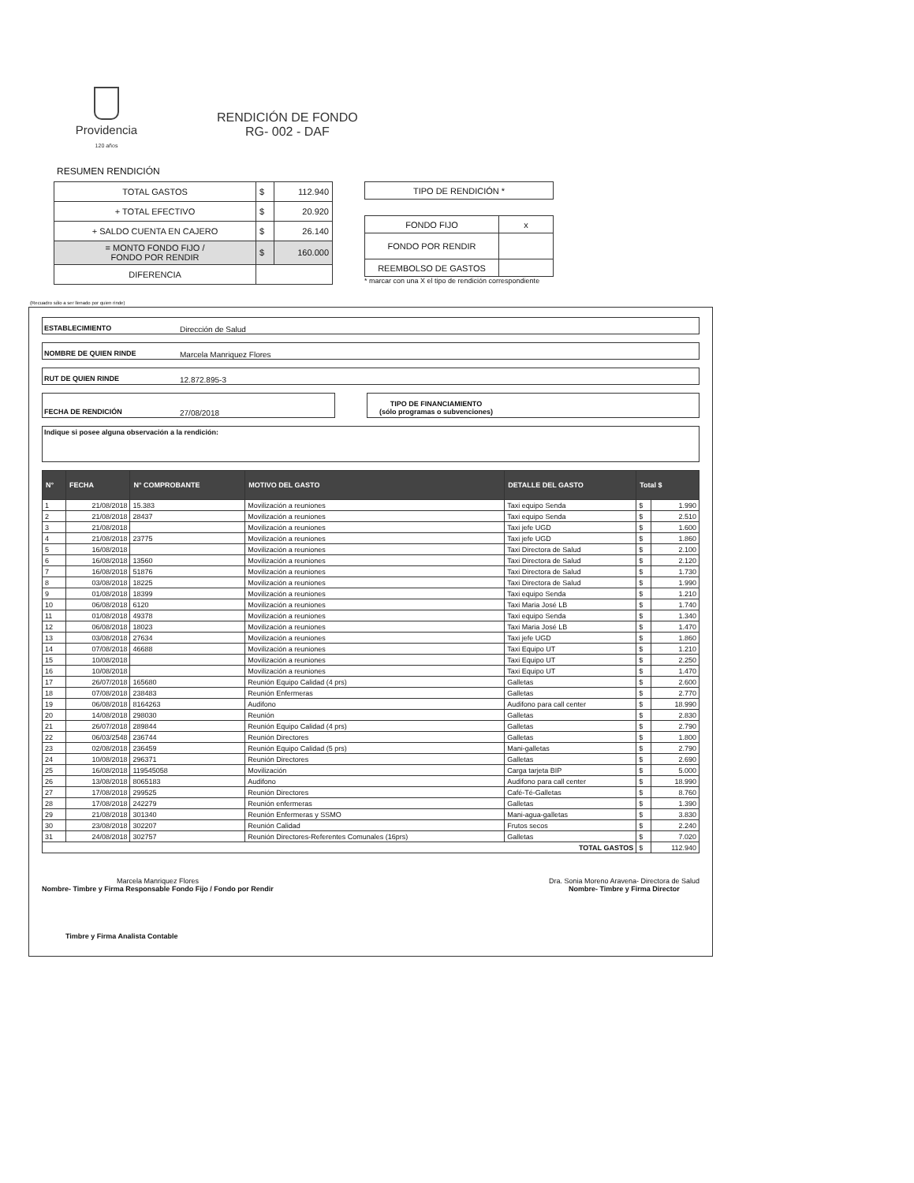Providencia
120 años
RENDICIÓN DE FONDO
RG- 002 - DAF
RESUMEN RENDICIÓN
| TOTAL GASTOS | $ | 112.940 |
| + TOTAL EFECTIVO | $ | 20.920 |
| + SALDO CUENTA EN CAJERO | $ | 26.140 |
| = MONTO FONDO FIJO / FONDO POR RENDIR | $ | 160.000 |
| DIFERENCIA | | |
| TIPO DE RENDICIÓN * |
| FONDO FIJO | x |
| FONDO POR RENDIR | |
| REEMBOLSO DE GASTOS | |
* marcar con una X el tipo de rendición correspondiente
(Recuadro sólo a ser llenado por quien rinde)
ESTABLECIMIENTO Dirección de Salud
NOMBRE DE QUIEN RINDE Marcela Manriquez Flores
RUT DE QUIEN RINDE 12.872.895-3
FECHA DE RENDICIÓN 27/08/2018 TIPO DE FINANCIAMIENTO
(sólo programas o subvenciones)
Indique si posee alguna observación a la rendición:
| N° | FECHA | N° COMPROBANTE | MOTIVO DEL GASTO | DETALLE DEL GASTO | Total $ | |
| --- | --- | --- | --- | --- | --- | --- |
| 1 | 21/08/2018 | 15.383 | Movilización a reuniones | Taxi equipo Senda | $ | 1.990 |
| 2 | 21/08/2018 | 28437 | Movilización a reuniones | Taxi equipo Senda | $ | 2.510 |
| 3 | 21/08/2018 | | Movilización a reuniones | Taxi jefe UGD | $ | 1.600 |
| 4 | 21/08/2018 | 23775 | Movilización a reuniones | Taxi jefe UGD | $ | 1.860 |
| 5 | 16/08/2018 | | Movilización a reuniones | Taxi Directora de Salud | $ | 2.100 |
| 6 | 16/08/2018 | 13560 | Movilización a reuniones | Taxi Directora de Salud | $ | 2.120 |
| 7 | 16/08/2018 | 51876 | Movilización a reuniones | Taxi Directora de Salud | $ | 1.730 |
| 8 | 03/08/2018 | 18225 | Movilización a reuniones | Taxi Directora de Salud | $ | 1.990 |
| 9 | 01/08/2018 | 18399 | Movilización a reuniones | Taxi equipo Senda | $ | 1.210 |
| 10 | 06/08/2018 | 6120 | Movilización a reuniones | Taxi Maria José LB | $ | 1.740 |
| 11 | 01/08/2018 | 49378 | Movilización a reuniones | Taxi equipo Senda | $ | 1.340 |
| 12 | 06/08/2018 | 18023 | Movilización a reuniones | Taxi Maria José LB | $ | 1.470 |
| 13 | 03/08/2018 | 27634 | Movilización a reuniones | Taxi jefe UGD | $ | 1.860 |
| 14 | 07/08/2018 | 46688 | Movilización a reuniones | Taxi Equipo UT | $ | 1.210 |
| 15 | 10/08/2018 | | Movilización a reuniones | Taxi Equipo UT | $ | 2.250 |
| 16 | 10/08/2018 | | Movilización a reuniones | Taxi Equipo UT | $ | 1.470 |
| 17 | 26/07/2018 | 165680 | Reunión Equipo Calidad (4 prs) | Galletas | $ | 2.600 |
| 18 | 07/08/2018 | 238483 | Reunión Enfermeras | Galletas | $ | 2.770 |
| 19 | 06/08/2018 | 8164263 | Audifono | Audifono para call center | $ | 18.990 |
| 20 | 14/08/2018 | 298030 | Reunión | Galletas | $ | 2.830 |
| 21 | 26/07/2018 | 289844 | Reunión Equipo Calidad (4 prs) | Galletas | $ | 2.790 |
| 22 | 06/03/2548 | 236744 | Reunión Directores | Galletas | $ | 1.800 |
| 23 | 02/08/2018 | 236459 | Reunión Equipo Calidad (5 prs) | Mani-galletas | $ | 2.790 |
| 24 | 10/08/2018 | 296371 | Reunión Directores | Galletas | $ | 2.690 |
| 25 | 16/08/2018 | 119545058 | Movilización | Carga tarjeta BIP | $ | 5.000 |
| 26 | 13/08/2018 | 8065183 | Audifono | Audifono para call center | $ | 18.990 |
| 27 | 17/08/2018 | 299525 | Reunión Directores | Café-Té-Galletas | $ | 8.760 |
| 28 | 17/08/2018 | 242279 | Reunión enfermeras | Galletas | $ | 1.390 |
| 29 | 21/08/2018 | 301340 | Reunión Enfermeras y SSMO | Mani-agua-galletas | $ | 3.830 |
| 30 | 23/08/2018 | 302207 | Reunión Calidad | Frutos secos | $ | 2.240 |
| 31 | 24/08/2018 | 302757 | Reunión Directores-Referentes Comunales (16prs) | Galletas | $ | 7.020 |
| TOTAL GASTOS | | | | | $ | 112.940 |
Marcela Manriquez Flores
Nombre- Timbre y Firma Responsable Fondo Fijo / Fondo por Rendir
Dra. Sonia Moreno Aravena- Directora de Salud
Nombre- Timbre y Firma Director
Timbre y Firma Analista Contable